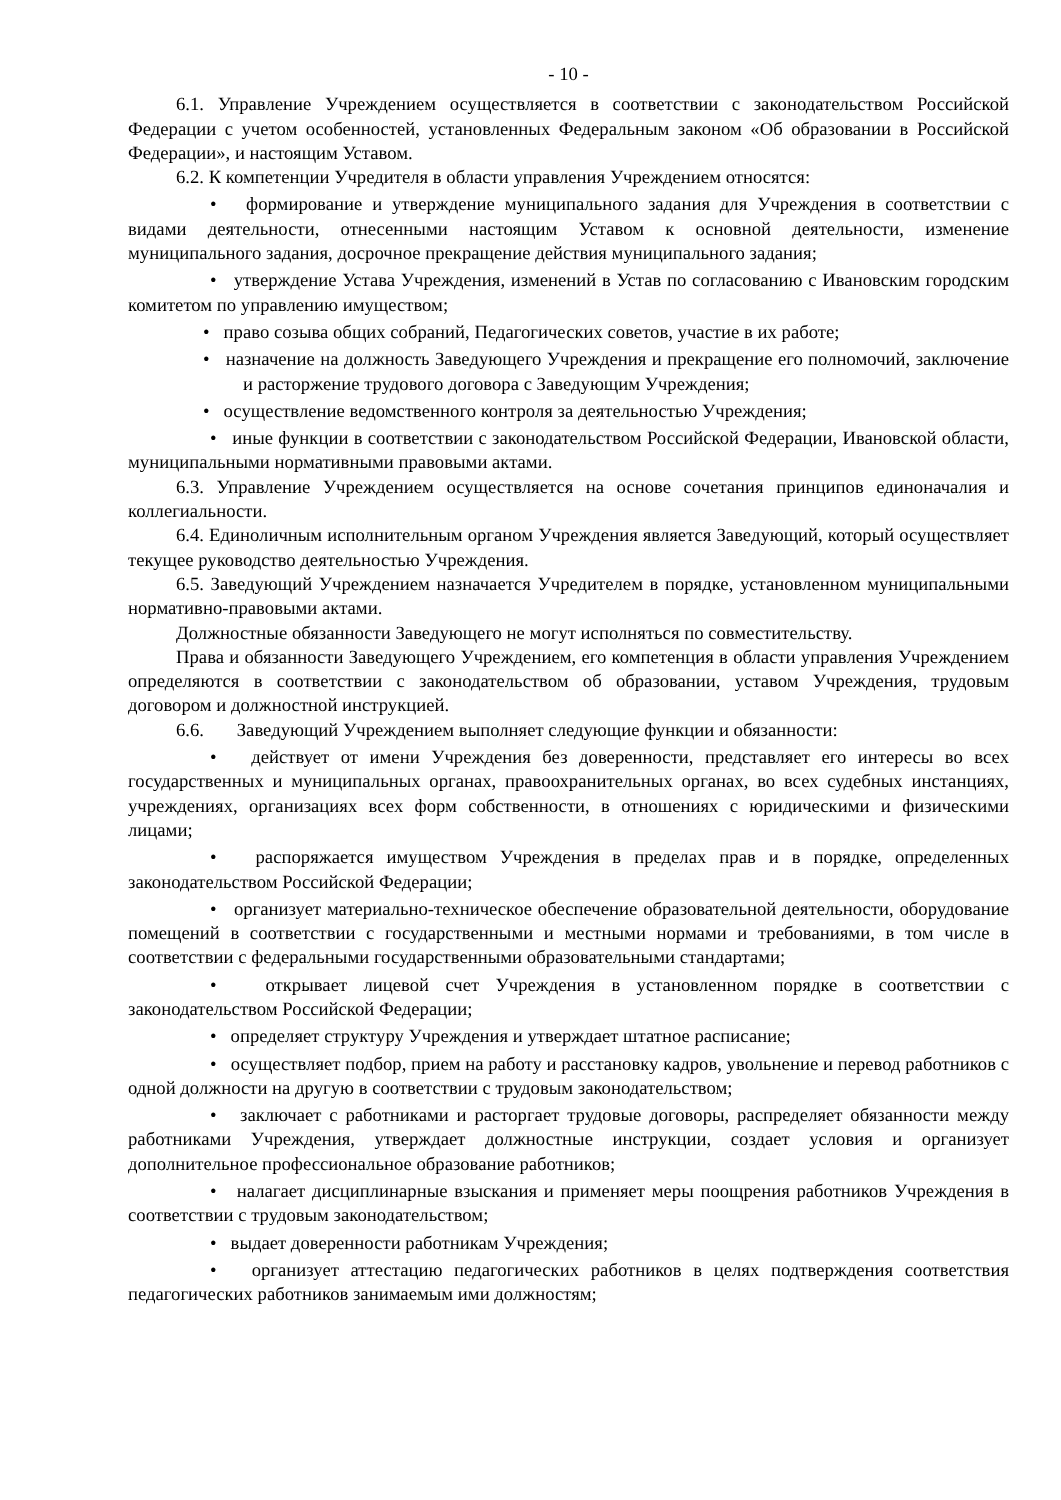- 10 -
6.1. Управление Учреждением осуществляется в соответствии с законодательством Российской Федерации с учетом особенностей, установленных Федеральным законом «Об образовании в Российской Федерации», и настоящим Уставом.
6.2. К компетенции Учредителя в области управления Учреждением относятся:
• формирование и утверждение муниципального задания для Учреждения в соответствии с видами деятельности, отнесенными настоящим Уставом к основной деятельности, изменение муниципального задания, досрочное прекращение действия муниципального задания;
• утверждение Устава Учреждения, изменений в Устав по согласованию с Ивановским городским комитетом по управлению имуществом;
• право созыва общих собраний, Педагогических советов, участие в их работе;
• назначение на должность Заведующего Учреждения и прекращение его полномочий, заключение и расторжение трудового договора с Заведующим Учреждения;
• осуществление ведомственного контроля за деятельностью Учреждения;
• иные функции в соответствии с законодательством Российской Федерации, Ивановской области, муниципальными нормативными правовыми актами.
6.3. Управление Учреждением осуществляется на основе сочетания принципов единоначалия и коллегиальности.
6.4. Единоличным исполнительным органом Учреждения является Заведующий, который осуществляет текущее руководство деятельностью Учреждения.
6.5. Заведующий Учреждением назначается Учредителем в порядке, установленном муниципальными нормативно-правовыми актами.
Должностные обязанности Заведующего не могут исполняться по совместительству.
Права и обязанности Заведующего Учреждением, его компетенция в области управления Учреждением определяются в соответствии с законодательством об образовании, уставом Учреждения, трудовым договором и должностной инструкцией.
6.6. Заведующий Учреждением выполняет следующие функции и обязанности:
• действует от имени Учреждения без доверенности, представляет его интересы во всех государственных и муниципальных органах, правоохранительных органах, во всех судебных инстанциях, учреждениях, организациях всех форм собственности, в отношениях с юридическими и физическими лицами;
• распоряжается имуществом Учреждения в пределах прав и в порядке, определенных законодательством Российской Федерации;
• организует материально-техническое обеспечение образовательной деятельности, оборудование помещений в соответствии с государственными и местными нормами и требованиями, в том числе в соответствии с федеральными государственными образовательными стандартами;
• открывает лицевой счет Учреждения в установленном порядке в соответствии с законодательством Российской Федерации;
• определяет структуру Учреждения и утверждает штатное расписание;
• осуществляет подбор, прием на работу и расстановку кадров, увольнение и перевод работников с одной должности на другую в соответствии с трудовым законодательством;
• заключает с работниками и расторгает трудовые договоры, распределяет обязанности между работниками Учреждения, утверждает должностные инструкции, создает условия и организует дополнительное профессиональное образование работников;
• налагает дисциплинарные взыскания и применяет меры поощрения работников Учреждения в соответствии с трудовым законодательством;
• выдает доверенности работникам Учреждения;
• организует аттестацию педагогических работников в целях подтверждения соответствия педагогических работников занимаемым ими должностям;